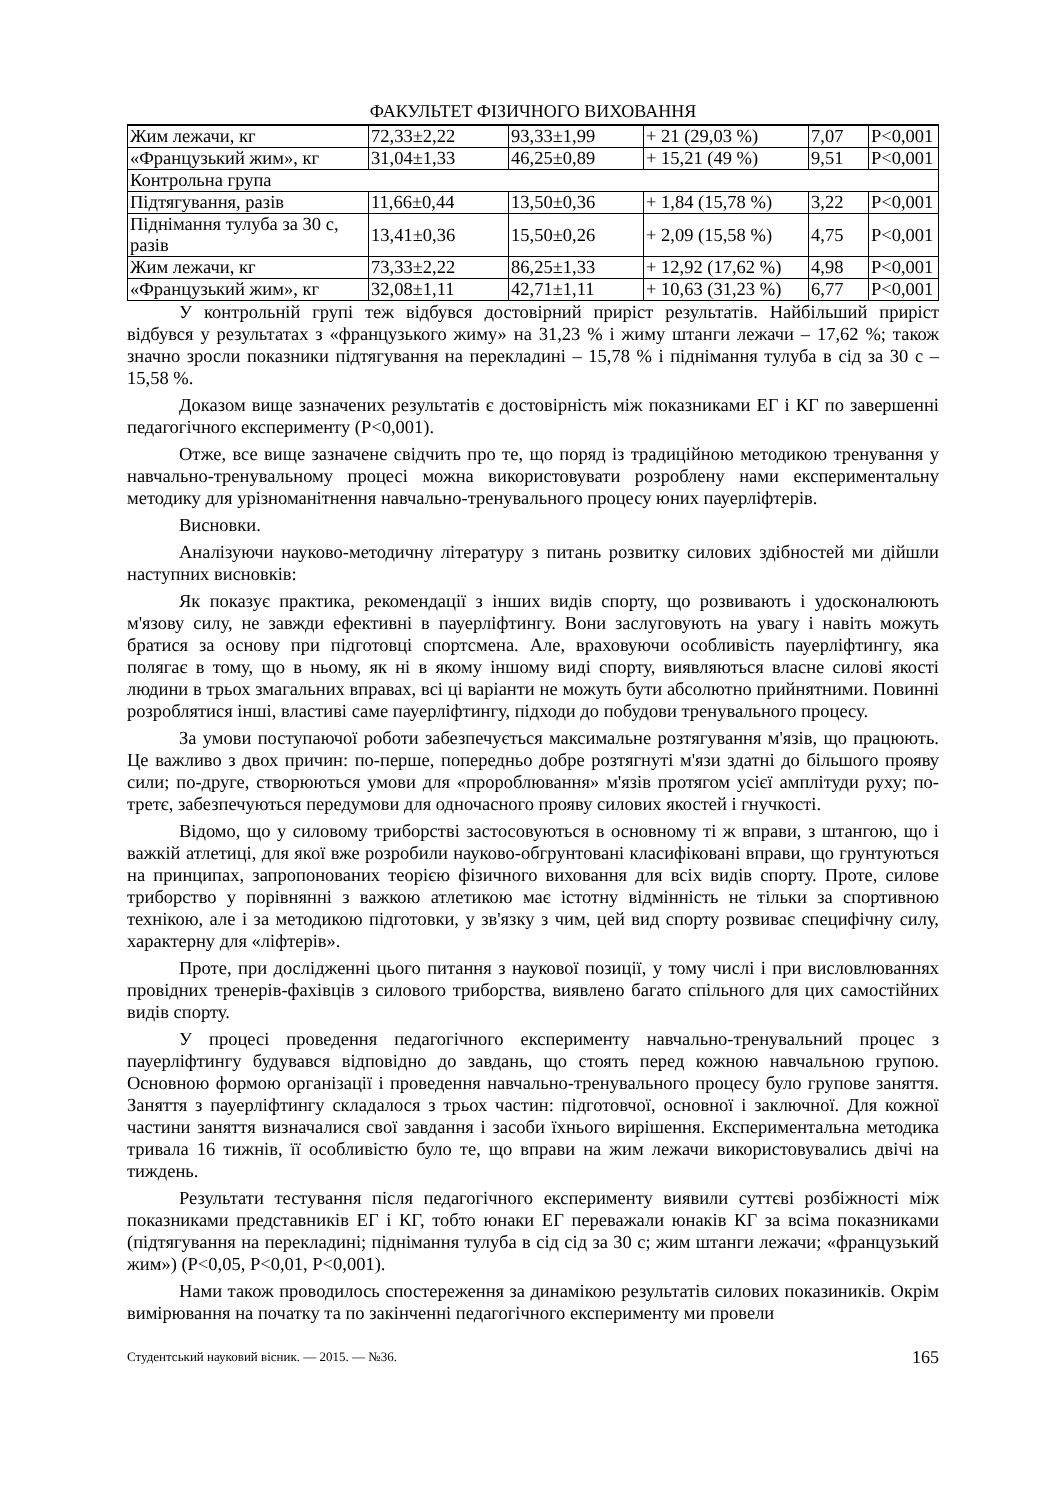ФАКУЛЬТЕТ ФІЗИЧНОГО ВИХОВАННЯ
| Жим лежачи, кг | 72,33±2,22 | 93,33±1,99 | + 21 (29,03 %) | 7,07 | P<0,001 |
| «Французький жим», кг | 31,04±1,33 | 46,25±0,89 | + 15,21 (49 %) | 9,51 | P<0,001 |
| Контрольна група | | | | | |
| Підтягування, разів | 11,66±0,44 | 13,50±0,36 | + 1,84 (15,78 %) | 3,22 | P<0,001 |
| Піднімання тулуба за 30 с, разів | 13,41±0,36 | 15,50±0,26 | + 2,09 (15,58 %) | 4,75 | P<0,001 |
| Жим лежачи, кг | 73,33±2,22 | 86,25±1,33 | + 12,92 (17,62 %) | 4,98 | P<0,001 |
| «Французький жим», кг | 32,08±1,11 | 42,71±1,11 | + 10,63 (31,23 %) | 6,77 | P<0,001 |
У контрольній групі теж відбувся достовірний приріст результатів. Найбільший приріст відбувся у результатах з «французького жиму» на 31,23 % і жиму штанги лежачи – 17,62 %; також значно зросли показники підтягування на перекладині – 15,78 % і піднімання тулуба в сід за 30 с – 15,58 %.
Доказом вище зазначених результатів є достовірність між показниками ЕГ і КГ по завершенні педагогічного експерименту (P<0,001).
Отже, все вище зазначене свідчить про те, що поряд із традиційною методикою тренування у навчально-тренувальному процесі можна використовувати розроблену нами експериментальну методику для урізноманітнення навчально-тренувального процесу юних пауерліфтерів.
Висновки.
Аналізуючи науково-методичну літературу з питань розвитку силових здібностей ми дійшли наступних висновків:
Як показує практика, рекомендації з інших видів спорту, що розвивають і удосконалюють м'язову силу, не завжди ефективні в пауерліфтингу. Вони заслуговують на увагу і навіть можуть братися за основу при підготовці спортсмена. Але, враховуючи особливість пауерліфтингу, яка полягає в тому, що в ньому, як ні в якому іншому виді спорту, виявляються власне силові якості людини в трьох змагальних вправах, всі ці варіанти не можуть бути абсолютно прийнятними. Повинні розроблятися інші, властиві саме пауерліфтингу, підходи до побудови тренувального процесу.
За умови поступаючої роботи забезпечується максимальне розтягування м'язів, що працюють. Це важливо з двох причин: по-перше, попередньо добре розтягнуті м'язи здатні до більшого прояву сили; по-друге, створюються умови для «пророблювання» м'язів протягом усієї амплітуди руху; по-третє, забезпечуються передумови для одночасного прояву силових якостей і гнучкості.
Відомо, що у силовому триборстві застосовуються в основному ті ж вправи, з штангою, що і важкій атлетиці, для якої вже розробили науково-обгрунтовані класифіковані вправи, що грунтуються на принципах, запропонованих теорією фізичного виховання для всіх видів спорту. Проте, силове триборство у порівнянні з важкою атлетикою має істотну відмінність не тільки за спортивною технікою, але і за методикою підготовки, у зв'язку з чим, цей вид спорту розвиває специфічну силу, характерну для «ліфтерів».
Проте, при дослідженні цього питання з наукової позиції, у тому числі і при висловлюваннях провідних тренерів-фахівців з силового триборства, виявлено багато спільного для цих самостійних видів спорту.
У процесі проведення педагогічного експерименту навчально-тренувальний процес з пауерліфтингу будувався відповідно до завдань, що стоять перед кожною навчальною групою. Основною формою організації і проведення навчально-тренувального процесу було групове заняття. Заняття з пауерліфтингу складалося з трьох частин: підготовчої, основної і заключної. Для кожної частини заняття визначалися свої завдання і засоби їхнього вирішення. Експериментальна методика тривала 16 тижнів, її особливістю було те, що вправи на жим лежачи використовувались двічі на тиждень.
Результати тестування після педагогічного експерименту виявили суттєві розбіжності між показниками представників ЕГ і КГ, тобто юнаки ЕГ переважали юнаків КГ за всіма показниками (підтягування на перекладині; піднімання тулуба в сід сід за 30 с; жим штанги лежачи; «французький жим») (P<0,05, P<0,01, P<0,001).
Нами також проводилось спостереження за динамікою результатів силових показиників. Окрім вимірювання на початку та по закінченні педагогічного експерименту ми провели
Студентський науковий вісник. — 2015. — №36. 165